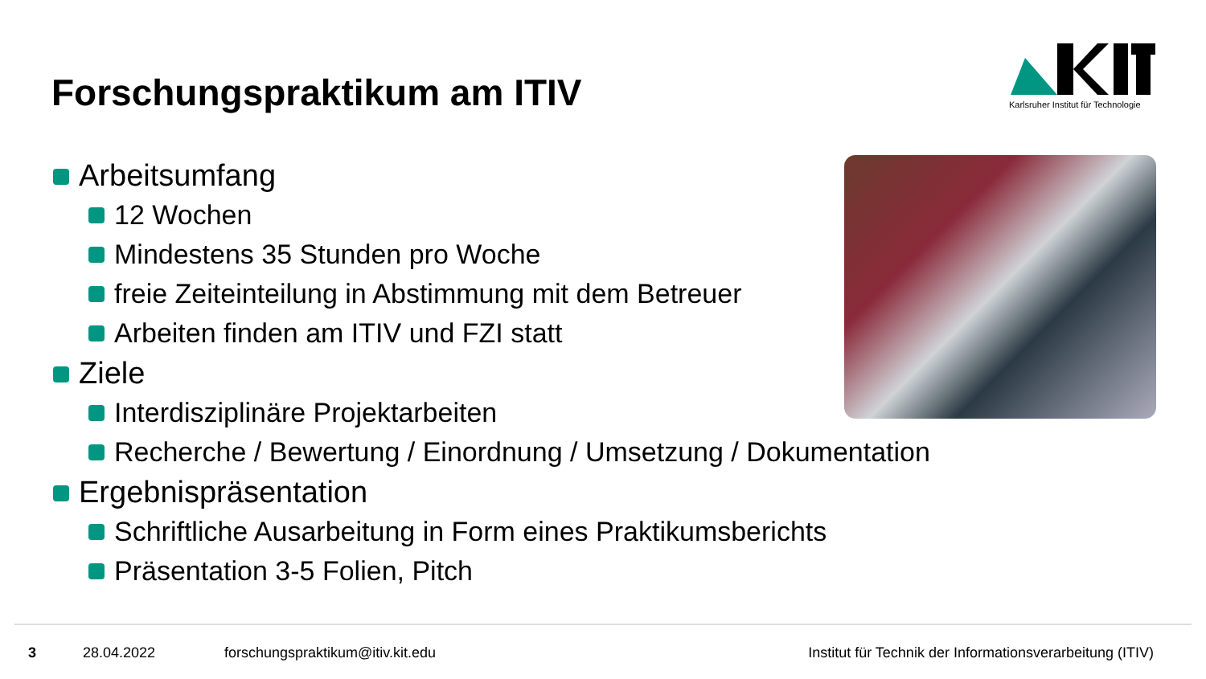Forschungspraktikum am ITIV
Karlsruher Institut für Technologie
Arbeitsumfang
12 Wochen
Mindestens 35 Stunden pro Woche
freie Zeiteinteilung in Abstimmung mit dem Betreuer
Arbeiten finden am ITIV und FZI statt
Ziele
Interdisziplinäre Projektarbeiten
Recherche / Bewertung / Einordnung / Umsetzung / Dokumentation
Ergebnispräsentation
Schriftliche Ausarbeitung in Form eines Praktikumsberichts
Präsentation 3-5 Folien, Pitch
3 28.04.2022 forschungspraktikum@itiv.kit.edu Institut für Technik der Informationsverarbeitung (ITIV)